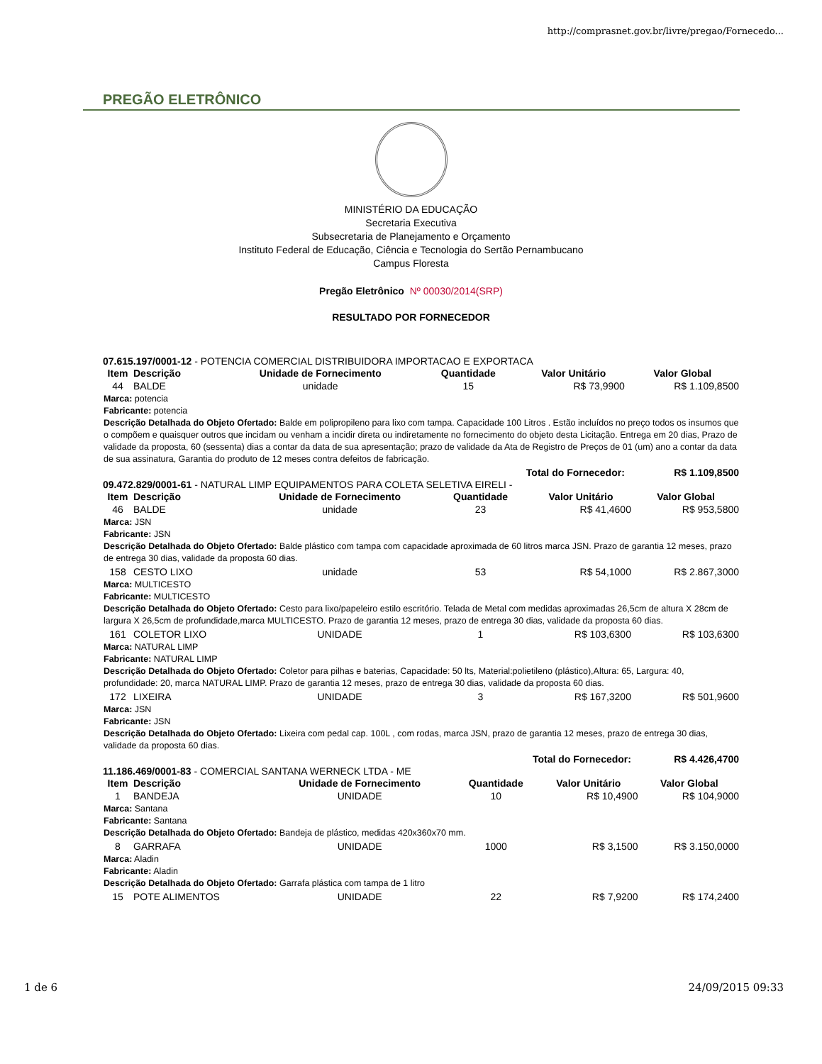http://comprasnet.gov.br/livre/pregao/Fornecedo...
PREGÃO ELETRÔNICO
MINISTÉRIO DA EDUCAÇÃO
Secretaria Executiva
Subsecretaria de Planejamento e Orçamento
Instituto Federal de Educação, Ciência e Tecnologia do Sertão Pernambucano
Campus Floresta
Pregão Eletrônico Nº 00030/2014(SRP)
RESULTADO POR FORNECEDOR
07.615.197/0001-12 - POTENCIA COMERCIAL DISTRIBUIDORA IMPORTACAO E EXPORTACA
| Item | Descrição | Unidade de Fornecimento | Quantidade | Valor Unitário | Valor Global |
| --- | --- | --- | --- | --- | --- |
| 44 | BALDE | unidade | 15 | R$ 73,9900 | R$ 1.109,8500 |
| Marca: potencia Fabricante: potencia Descrição Detalhada do Objeto Ofertado: Balde em polipropileno para lixo com tampa. Capacidade 100 Litros . Estão incluídos no preço todos os insumos que o compõem e quaisquer outros que incidam ou venham a incidir direta ou indiretamente no fornecimento do objeto desta Licitação. Entrega em 20 dias, Prazo de validade da proposta, 60 (sessenta) dias a contar da data de sua apresentação; prazo de validade da Ata de Registro de Preços de 01 (um) ano a contar da data de sua assinatura, Garantia do produto de 12 meses contra defeitos de fabricação. | | | | | |
| Total do Fornecedor: | | | | | R$ 1.109,8500 |
09.472.829/0001-61 - NATURAL LIMP EQUIPAMENTOS PARA COLETA SELETIVA EIRELI -
| Item | Descrição | Unidade de Fornecimento | Quantidade | Valor Unitário | Valor Global |
| --- | --- | --- | --- | --- | --- |
| 46 | BALDE | unidade | 23 | R$ 41,4600 | R$ 953,5800 |
| Marca: JSN Fabricante: JSN Descrição Detalhada do Objeto Ofertado: Balde plástico com tampa com capacidade aproximada de 60 litros marca JSN. Prazo de garantia 12 meses, prazo de entrega 30 dias, validade da proposta 60 dias. | | | | | |
| 158 | CESTO LIXO | unidade | 53 | R$ 54,1000 | R$ 2.867,3000 |
| Marca: MULTICESTO Fabricante: MULTICESTO Descrição Detalhada do Objeto Ofertado: Cesto para lixo/papeleiro estilo escritório. Telada de Metal com medidas aproximadas 26,5cm de altura X 28cm de largura X 26,5cm de profundidade,marca MULTICESTO. Prazo de garantia 12 meses, prazo de entrega 30 dias, validade da proposta 60 dias. | | | | | |
| 161 | COLETOR LIXO | UNIDADE | 1 | R$ 103,6300 | R$ 103,6300 |
| Marca: NATURAL LIMP Fabricante: NATURAL LIMP Descrição Detalhada do Objeto Ofertado: Coletor para pilhas e baterias, Capacidade: 50 lts, Material:polietileno (plástico),Altura: 65, Largura: 40, profundidade: 20, marca NATURAL LIMP. Prazo de garantia 12 meses, prazo de entrega 30 dias, validade da proposta 60 dias. | | | | | |
| 172 | LIXEIRA | UNIDADE | 3 | R$ 167,3200 | R$ 501,9600 |
| Marca: JSN Fabricante: JSN Descrição Detalhada do Objeto Ofertado: Lixeira com pedal cap. 100L , com rodas, marca JSN, prazo de garantia 12 meses, prazo de entrega 30 dias, validade da proposta 60 dias. | | | | | |
| Total do Fornecedor: | | | | | R$ 4.426,4700 |
11.186.469/0001-83 - COMERCIAL SANTANA WERNECK LTDA - ME
| Item | Descrição | Unidade de Fornecimento | Quantidade | Valor Unitário | Valor Global |
| --- | --- | --- | --- | --- | --- |
| 1 | BANDEJA | UNIDADE | 10 | R$ 10,4900 | R$ 104,9000 |
| Marca: Santana Fabricante: Santana Descrição Detalhada do Objeto Ofertado: Bandeja de plástico, medidas 420x360x70 mm. | | | | | |
| 8 | GARRAFA | UNIDADE | 1000 | R$ 3,1500 | R$ 3.150,0000 |
| Marca: Aladin Fabricante: Aladin Descrição Detalhada do Objeto Ofertado: Garrafa plástica com tampa de 1 litro | | | | | |
| 15 | POTE ALIMENTOS | UNIDADE | 22 | R$ 7,9200 | R$ 174,2400 |
1 de 6 24/09/2015 09:33